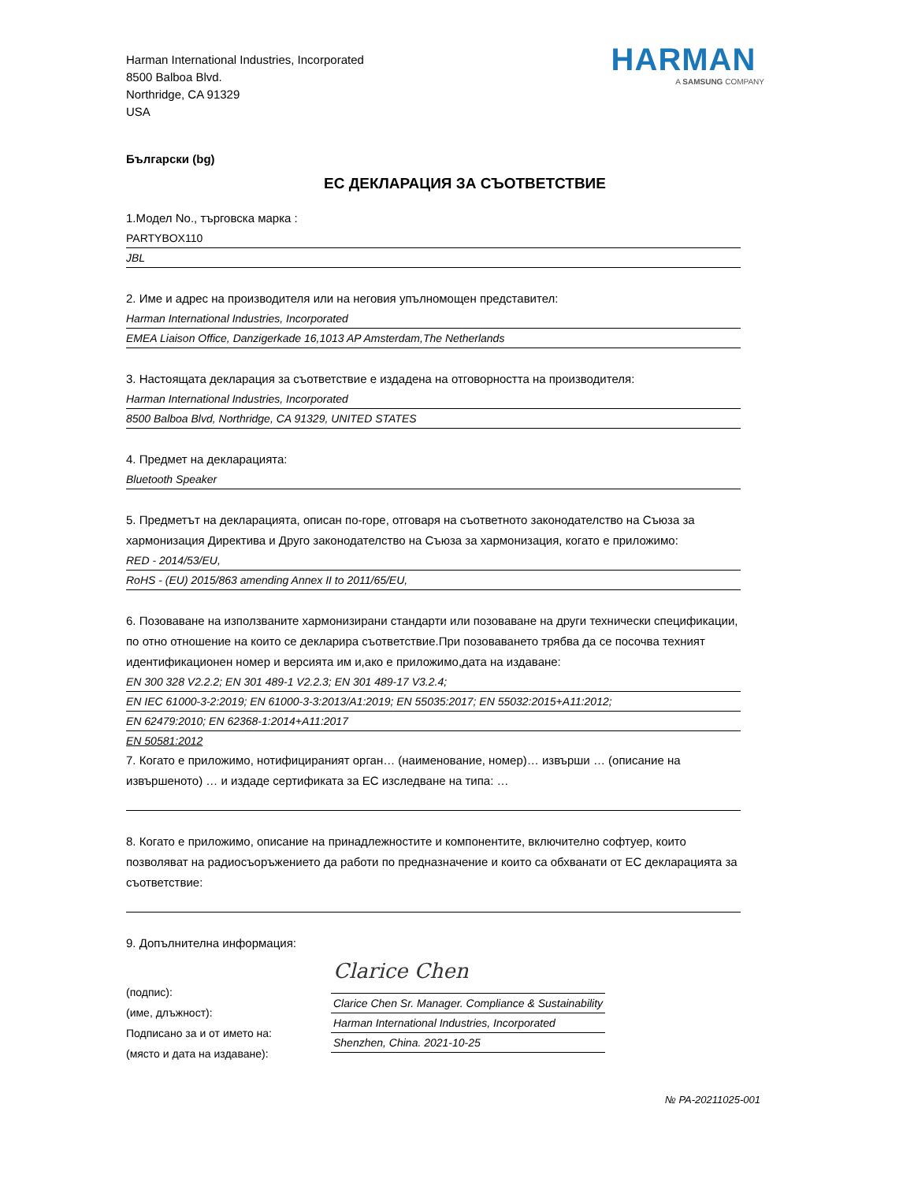Harman International Industries, Incorporated
8500 Balboa Blvd.
Northridge, CA 91329
USA
HARMAN
A SAMSUNG COMPANY
Български (bg)
ЕС ДЕКЛАРАЦИЯ ЗА СЪОТВЕТСТВИЕ
1.Модел No., търговска марка :
PARTYBOX110
JBL
2. Име и адрес на производителя или на неговия упълномощен представител:
Harman International Industries, Incorporated
EMEA Liaison Office, Danzigerkade 16,1013 AP Amsterdam,The Netherlands
3. Настоящата декларация за съответствие е издадена на отговорността на производителя:
Harman International Industries, Incorporated
8500 Balboa Blvd, Northridge, CA 91329, UNITED STATES
4. Предмет на декларацията:
Bluetooth Speaker
5. Предметът на декларацията, описан по-горе, отговаря на съответното законодателство на Съюза за хармонизация Директива и Друго законодателство на Съюза за хармонизация, когато е приложимо:
RED - 2014/53/EU,
RoHS - (EU) 2015/863 amending Annex II to 2011/65/EU,
6. Позоваване на използваните хармонизирани стандарти или позоваване на други технически спецификации, по отно отношение на които се декларира съответствие.При позоваването трябва да се посочва техният идентификационен номер и версията им и,ако е приложимо,дата на издаване:
EN 300 328 V2.2.2; EN 301 489-1 V2.2.3; EN 301 489-17 V3.2.4;
EN IEC 61000-3-2:2019; EN 61000-3-3:2013/A1:2019; EN 55035:2017; EN 55032:2015+A11:2012;
EN 62479:2010; EN 62368-1:2014+A11:2017
EN 50581:2012
7. Когато е приложимо, нотифицираният орган… (наименование, номер)… извърши … (описание на извършеното) … и издаде сертификата за ЕС изследване на типа: …
8. Когато е приложимо, описание на принадлежностите и компонентите, включително софтуер, които позволяват на радиосъоръжението да работи по предназначение и които са обхванати от ЕС декларацията за съответствие:
9. Допълнителна информация:
(подпис):
(име, длъжност):
Подписано за и от името на:
(място и дата на издаване):
Clarice Chen
Clarice Chen Sr. Manager. Compliance & Sustainability
Harman International Industries, Incorporated
Shenzhen, China. 2021-10-25
№ PA-20211025-001